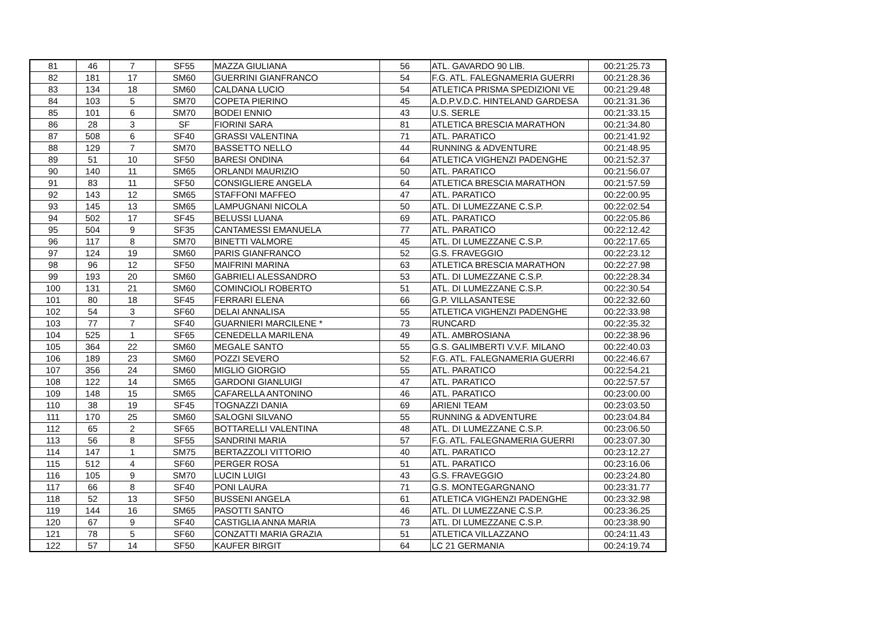| 81 | 46 | 7 | SF55 | MAZZA GIULIANA | 56 | ATL. GAVARDO 90 LIB. | 00:21:25.73 |
| 82 | 181 | 17 | SM60 | GUERRINI GIANFRANCO | 54 | F.G. ATL. FALEGNAMERIA GUERRI | 00:21:28.36 |
| 83 | 134 | 18 | SM60 | CALDANA LUCIO | 54 | ATLETICA PRISMA SPEDIZIONI VE | 00:21:29.48 |
| 84 | 103 | 5 | SM70 | COPETA PIERINO | 45 | A.D.P.V.D.C. HINTELAND GARDESA | 00:21:31.36 |
| 85 | 101 | 6 | SM70 | BODEI ENNIO | 43 | U.S. SERLE | 00:21:33.15 |
| 86 | 28 | 3 | SF | FIORINI SARA | 81 | ATLETICA BRESCIA MARATHON | 00:21:34.80 |
| 87 | 508 | 6 | SF40 | GRASSI VALENTINA | 71 | ATL. PARATICO | 00:21:41.92 |
| 88 | 129 | 7 | SM70 | BASSETTO NELLO | 44 | RUNNING & ADVENTURE | 00:21:48.95 |
| 89 | 51 | 10 | SF50 | BARESI ONDINA | 64 | ATLETICA VIGHENZI PADENGHE | 00:21:52.37 |
| 90 | 140 | 11 | SM65 | ORLANDI MAURIZIO | 50 | ATL. PARATICO | 00:21:56.07 |
| 91 | 83 | 11 | SF50 | CONSIGLIERE ANGELA | 64 | ATLETICA BRESCIA MARATHON | 00:21:57.59 |
| 92 | 143 | 12 | SM65 | STAFFONI MAFFEO | 47 | ATL. PARATICO | 00:22:00.95 |
| 93 | 145 | 13 | SM65 | LAMPUGNANI NICOLA | 50 | ATL. DI LUMEZZANE C.S.P. | 00:22:02.54 |
| 94 | 502 | 17 | SF45 | BELUSSI LUANA | 69 | ATL. PARATICO | 00:22:05.86 |
| 95 | 504 | 9 | SF35 | CANTAMESSI EMANUELA | 77 | ATL. PARATICO | 00:22:12.42 |
| 96 | 117 | 8 | SM70 | BINETTI VALMORE | 45 | ATL. DI LUMEZZANE C.S.P. | 00:22:17.65 |
| 97 | 124 | 19 | SM60 | PARIS GIANFRANCO | 52 | G.S. FRAVEGGIO | 00:22:23.12 |
| 98 | 96 | 12 | SF50 | MAIFRINI MARINA | 63 | ATLETICA BRESCIA MARATHON | 00:22:27.98 |
| 99 | 193 | 20 | SM60 | GABRIELI ALESSANDRO | 53 | ATL. DI LUMEZZANE C.S.P. | 00:22:28.34 |
| 100 | 131 | 21 | SM60 | COMINCIOLI ROBERTO | 51 | ATL. DI LUMEZZANE C.S.P. | 00:22:30.54 |
| 101 | 80 | 18 | SF45 | FERRARI ELENA | 66 | G.P. VILLASANTESE | 00:22:32.60 |
| 102 | 54 | 3 | SF60 | DELAI ANNALISA | 55 | ATLETICA VIGHENZI PADENGHE | 00:22:33.98 |
| 103 | 77 | 7 | SF40 | GUARNIERI MARCILENE * | 73 | RUNCARD | 00:22:35.32 |
| 104 | 525 | 1 | SF65 | CENEDELLA MARILENA | 49 | ATL. AMBROSIANA | 00:22:38.96 |
| 105 | 364 | 22 | SM60 | MEGALE SANTO | 55 | G.S. GALIMBERTI V.V.F. MILANO | 00:22:40.03 |
| 106 | 189 | 23 | SM60 | POZZI SEVERO | 52 | F.G. ATL. FALEGNAMERIA GUERRI | 00:22:46.67 |
| 107 | 356 | 24 | SM60 | MIGLIO GIORGIO | 55 | ATL. PARATICO | 00:22:54.21 |
| 108 | 122 | 14 | SM65 | GARDONI GIANLUIGI | 47 | ATL. PARATICO | 00:22:57.57 |
| 109 | 148 | 15 | SM65 | CAFARELLA ANTONINO | 46 | ATL. PARATICO | 00:23:00.00 |
| 110 | 38 | 19 | SF45 | TOGNAZZI DANIA | 69 | ARIENI TEAM | 00:23:03.50 |
| 111 | 170 | 25 | SM60 | SALOGNI SILVANO | 55 | RUNNING & ADVENTURE | 00:23:04.84 |
| 112 | 65 | 2 | SF65 | BOTTARELLI VALENTINA | 48 | ATL. DI LUMEZZANE C.S.P. | 00:23:06.50 |
| 113 | 56 | 8 | SF55 | SANDRINI MARIA | 57 | F.G. ATL. FALEGNAMERIA GUERRI | 00:23:07.30 |
| 114 | 147 | 1 | SM75 | BERTAZZOLI VITTORIO | 40 | ATL. PARATICO | 00:23:12.27 |
| 115 | 512 | 4 | SF60 | PERGER ROSA | 51 | ATL. PARATICO | 00:23:16.06 |
| 116 | 105 | 9 | SM70 | LUCIN LUIGI | 43 | G.S. FRAVEGGIO | 00:23:24.80 |
| 117 | 66 | 8 | SF40 | PONI LAURA | 71 | G.S. MONTEGARGNANO | 00:23:31.77 |
| 118 | 52 | 13 | SF50 | BUSSENI ANGELA | 61 | ATLETICA VIGHENZI PADENGHE | 00:23:32.98 |
| 119 | 144 | 16 | SM65 | PASOTTI SANTO | 46 | ATL. DI LUMEZZANE C.S.P. | 00:23:36.25 |
| 120 | 67 | 9 | SF40 | CASTIGLIA ANNA MARIA | 73 | ATL. DI LUMEZZANE C.S.P. | 00:23:38.90 |
| 121 | 78 | 5 | SF60 | CONZATTI MARIA GRAZIA | 51 | ATLETICA VILLAZZANO | 00:24:11.43 |
| 122 | 57 | 14 | SF50 | KAUFER BIRGIT | 64 | LC 21 GERMANIA | 00:24:19.74 |